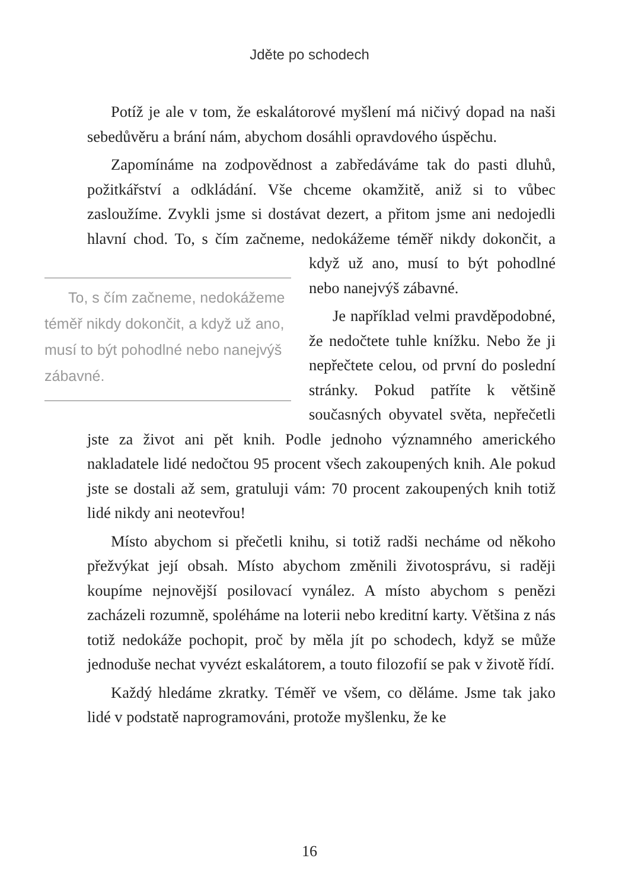Jděte po schodech
Potíž je ale v tom, že eskalátorové myšlení má ničivý dopad na naši sebedůvěru a brání nám, abychom dosáhli opravdového úspěchu.
Zapomínáme na zodpovědnost a zabředáváme tak do pasti dluhů, požitkářství a odkládání. Vše chceme okamžitě, aniž si to vůbec zasloužíme. Zvykli jsme si dostávat dezert, a přitom jsme ani nedojedli hlavní chod. To, s čím začneme, nedokážeme téměř To, s čím začneme, nedokážeme téměř nikdy dokončit, a když už ano, musí to být pohodlné nebo nanejvýš zábavné. nikdy dokončit, a když už ano, musí to být pohodlné nebo nanejvýš zábavné.
Je například velmi pravděpodobné, že nedočtete tuhle knížku. Nebo že ji nepřečtete celou, od první do poslední stránky. Pokud patříte k většině současných obyvatel světa, nepřečetli jste za život ani pět knih. Podle jednoho významného amerického nakladatele lidé nedočtou 95 procent všech zakoupených knih. Ale pokud jste se dostali až sem, gratuluji vám: 70 procent zakoupených knih totiž lidé nikdy ani neotevřou!
Místo abychom si přečetli knihu, si totiž radši necháme od někoho přežvýkat její obsah. Místo abychom změnili životosprávu, si raději koupíme nejnovější posilovací vynález. A místo abychom s penězi zacházeli rozumně, spoléháme na loterii nebo kreditní karty. Většina z nás totiž nedokáže pochopit, proč by měla jít po schodech, když se může jednoduše nechat vyvézt eskalátorem, a touto filozofií se pak v životě řídí.
Každý hledáme zkratky. Téměř ve všem, co děláme. Jsme tak jako lidé v podstatě naprogramováni, protože myšlenku, že ke
16